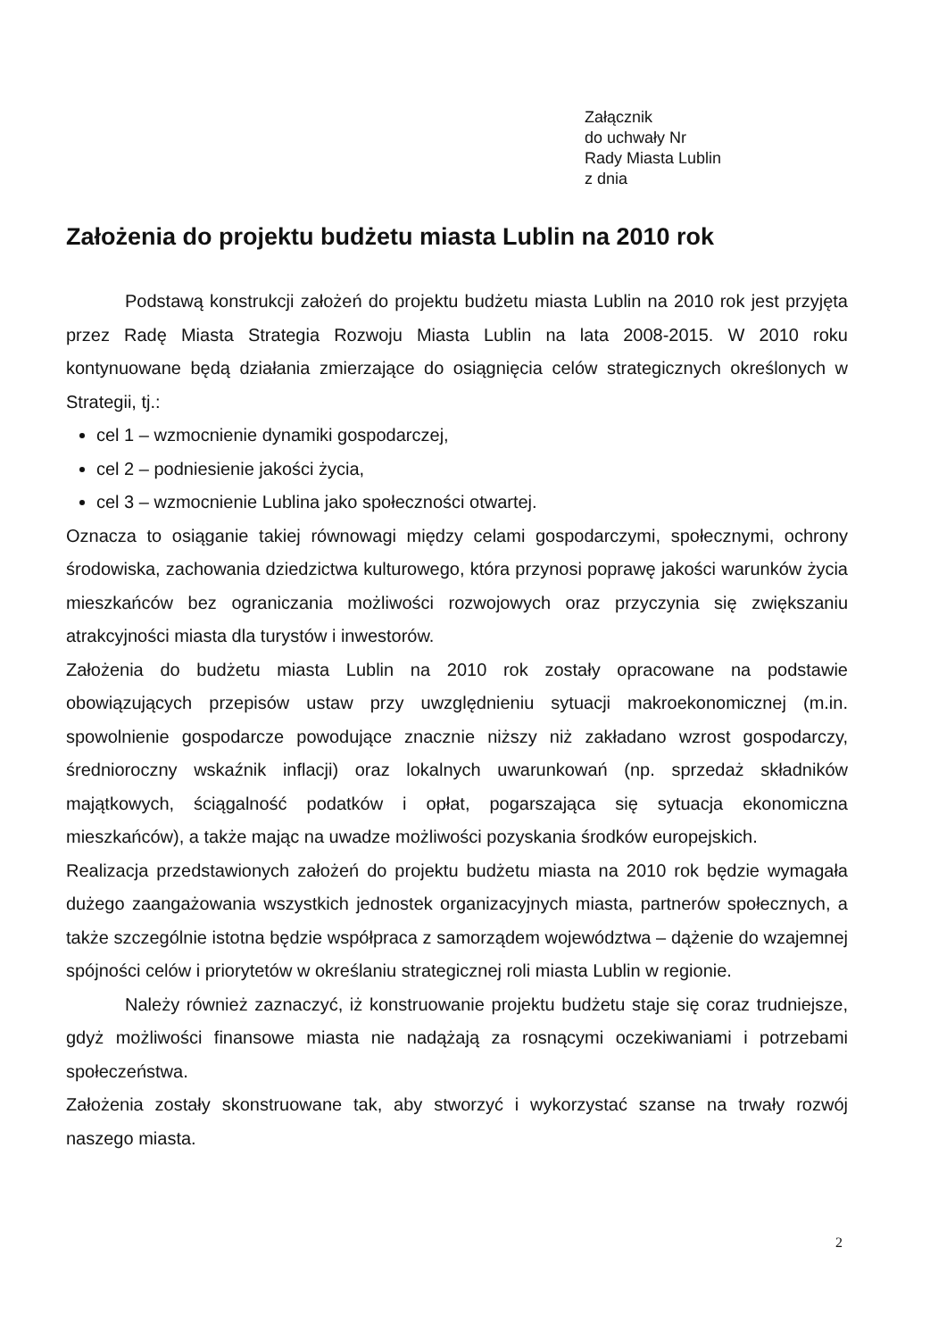Załącznik
do uchwały Nr
Rady Miasta Lublin
z dnia
Założenia do projektu budżetu miasta Lublin na 2010 rok
Podstawą konstrukcji założeń do projektu budżetu miasta Lublin na 2010 rok jest przyjęta przez Radę Miasta Strategia Rozwoju Miasta Lublin na lata 2008-2015. W 2010 roku kontynuowane będą działania zmierzające do osiągnięcia celów strategicznych określonych w Strategii, tj.:
cel 1 – wzmocnienie dynamiki gospodarczej,
cel 2 – podniesienie jakości życia,
cel 3 – wzmocnienie Lublina jako społeczności otwartej.
Oznacza to osiąganie takiej równowagi między celami gospodarczymi, społecznymi, ochrony środowiska, zachowania dziedzictwa kulturowego, która przynosi poprawę jakości warunków życia mieszkańców bez ograniczania możliwości rozwojowych oraz przyczynia się zwiększaniu atrakcyjności miasta dla turystów i inwestorów.
Założenia do budżetu miasta Lublin na 2010 rok zostały opracowane na podstawie obowiązujących przepisów ustaw przy uwzględnieniu sytuacji makroekonomicznej (m.in. spowolnienie gospodarcze powodujące znacznie niższy niż zakładano wzrost gospodarczy, średnioroczny wskaźnik inflacji) oraz lokalnych uwarunkowań (np. sprzedaż składników majątkowych, ściągalność podatków i opłat, pogarszająca się sytuacja ekonomiczna mieszkańców), a także mając na uwadze możliwości pozyskania środków europejskich.
Realizacja przedstawionych założeń do projektu budżetu miasta na 2010 rok będzie wymagała dużego zaangażowania wszystkich jednostek organizacyjnych miasta, partnerów społecznych, a także szczególnie istotna będzie współpraca z samorządem województwa – dążenie do wzajemnej spójności celów i priorytetów w określaniu strategicznej roli miasta Lublin w regionie.
Należy również zaznaczyć, iż konstruowanie projektu budżetu staje się coraz trudniejsze, gdyż możliwości finansowe miasta nie nadążają za rosnącymi oczekiwaniami i potrzebami społeczeństwa.
Założenia zostały skonstruowane tak, aby stworzyć i wykorzystać szanse na trwały rozwój naszego miasta.
2